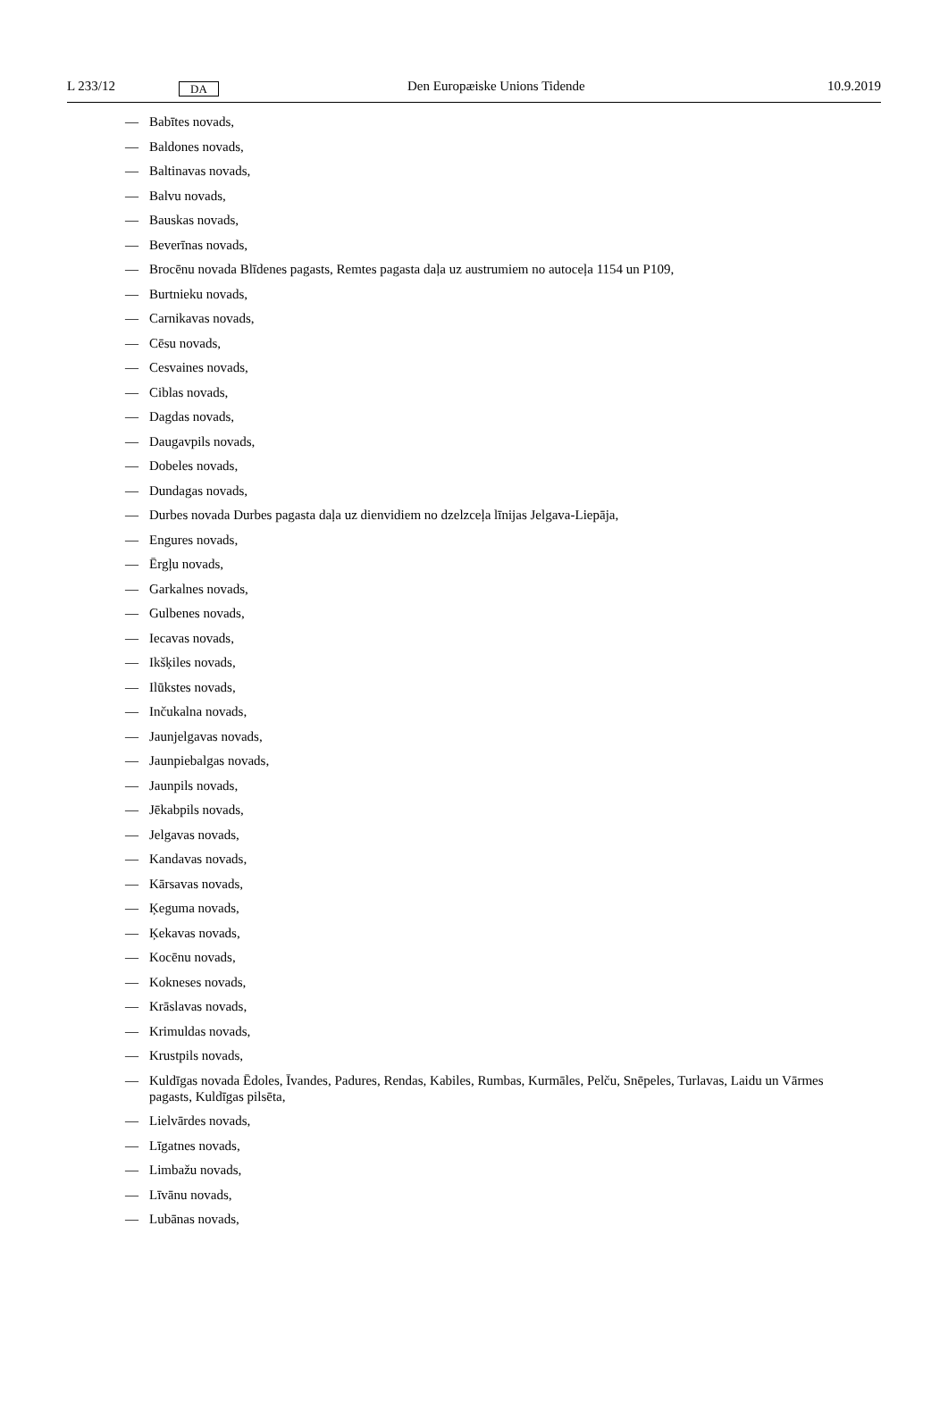L 233/12
DA
Den Europæiske Unions Tidende 10.9.2019
— Babītes novads,
— Baldones novads,
— Baltinavas novads,
— Balvu novads,
— Bauskas novads,
— Beverīnas novads,
— Brocēnu novada Blīdenes pagasts, Remtes pagasta daļa uz austrumiem no autoceļa 1154 un P109,
— Burtnieku novads,
— Carnikavas novads,
— Cēsu novads,
— Cesvaines novads,
— Ciblas novads,
— Dagdas novads,
— Daugavpils novads,
— Dobeles novads,
— Dundagas novads,
— Durbes novada Durbes pagasta daļa uz dienvidiem no dzelzceļa līnijas Jelgava-Liepāja,
— Engures novads,
— Ērgļu novads,
— Garkalnes novads,
— Gulbenes novads,
— Iecavas novads,
— Ikšķiles novads,
— Ilūkstes novads,
— Inčukalna novads,
— Jaunjelgavas novads,
— Jaunpiebalgas novads,
— Jaunpils novads,
— Jēkabpils novads,
— Jelgavas novads,
— Kandavas novads,
— Kārsavas novads,
— Ķeguma novads,
— Ķekavas novads,
— Kocēnu novads,
— Kokneses novads,
— Krāslavas novads,
— Krimuldas novads,
— Krustpils novads,
— Kuldīgas novada Ēdoles, Īvandes, Padures, Rendas, Kabiles, Rumbas, Kurmāles, Pelču, Snēpeles, Turlavas, Laidu un Vārmes pagasts, Kuldīgas pilsēta,
— Lielvārdes novads,
— Līgatnes novads,
— Limbažu novads,
— Līvānu novads,
— Lubānas novads,